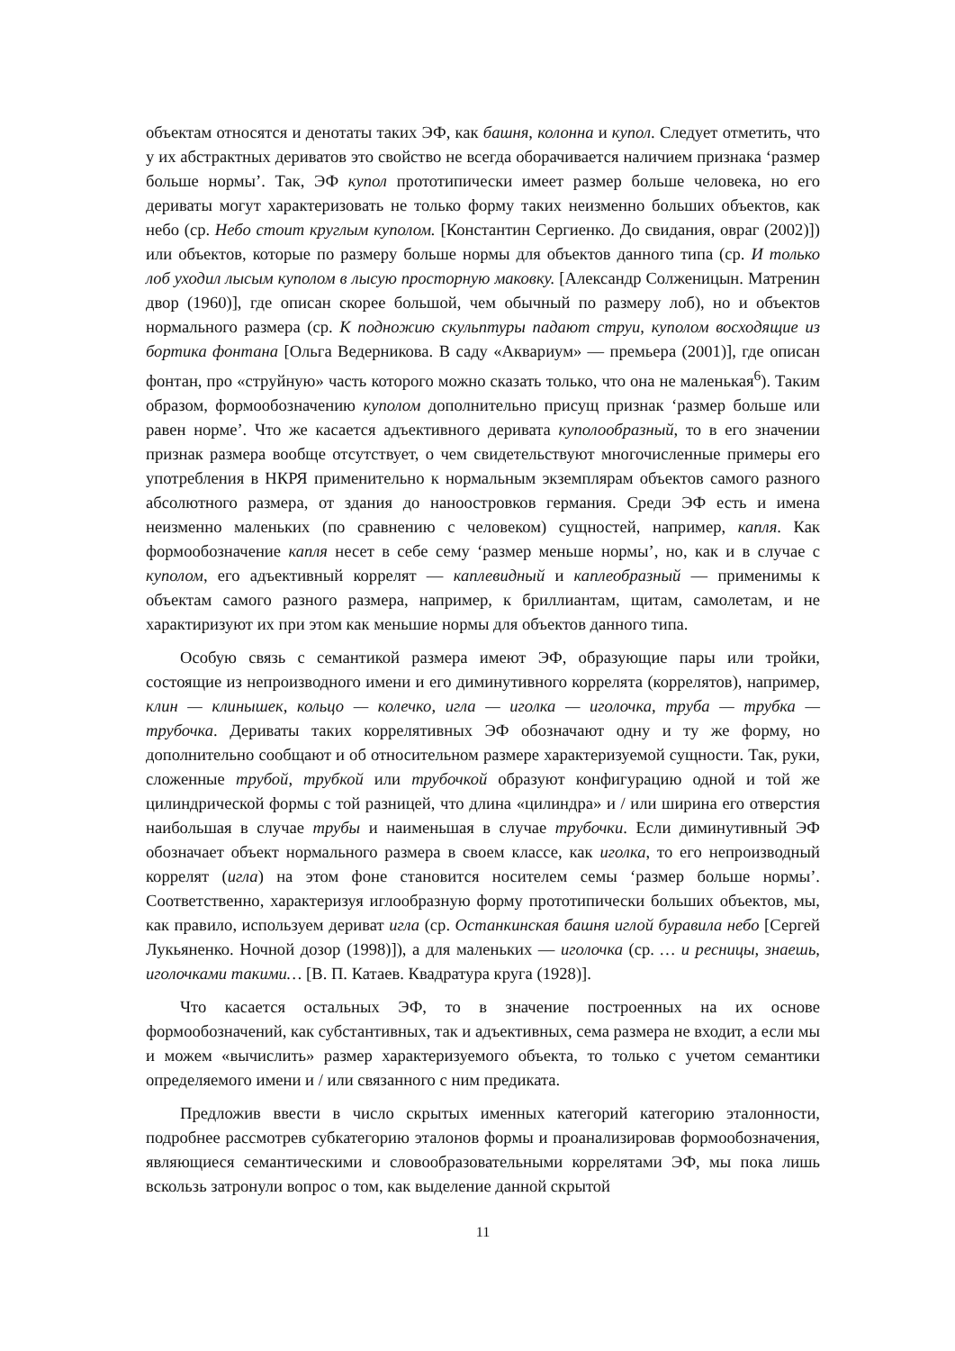объектам относятся и денотаты таких ЭФ, как башня, колонна и купол. Следует отметить, что у их абстрактных дериватов это свойство не всегда оборачивается наличием признака ‘размер больше нормы’. Так, ЭФ купол прототипически имеет размер больше человека, но его дериваты могут характеризовать не только форму таких неизменно больших объектов, как небо (ср. Небо стоит круглым куполом. [Константин Сергиенко. До свидания, овраг (2002)]) или объектов, которые по размеру больше нормы для объектов данного типа (ср. И только лоб уходил лысым куполом в лысую просторную маковку. [Александр Солженицын. Матренин двор (1960)], где описан скорее большой, чем обычный по размеру лоб), но и объектов нормального размера (ср. К подножию скульптуры падают струи, куполом восходящие из бортика фонтана [Ольга Ведерникова. В саду «Аквариум» — премьера (2001)], где описан фонтан, про «струйную» часть которого можно сказать только, что она не маленькая<sup>6</sup>). Таким образом, формообозначению куполом дополнительно присущ признак ‘размер больше или равен норме’. Что же касается адъективного деривата куполообразный, то в его значении признак размера вообще отсутствует, о чем свидетельствуют многочисленные примеры его употребления в НКРЯ применительно к нормальным экземплярам объектов самого разного абсолютного размера, от здания до наноостровков германия. Среди ЭФ есть и имена неизменно маленьких (по сравнению с человеком) сущностей, например, капля. Как формообозначение капля несет в себе сему ‘размер меньше нормы’, но, как и в случае с куполом, его адъективный коррелят — каплевидный и каплеобразный — применимы к объектам самого разного размера, например, к бриллиантам, щитам, самолетам, и не характиризуют их при этом как меньшие нормы для объектов данного типа.
Особую связь с семантикой размера имеют ЭФ, образующие пары или тройки, состоящие из непроизводного имени и его диминутивного коррелята (коррелятов), например, клин — клинышек, кольцо — колечко, игла — иголка — иголочка, труба — трубка — трубочка. Дериваты таких коррелятивных ЭФ обозначают одну и ту же форму, но дополнительно сообщают и об относительном размере характеризуемой сущности. Так, руки, сложенные трубой, трубкой или трубочкой образуют конфигурацию одной и той же цилиндрической формы с той разницей, что длина «цилиндра» и / или ширина его отверстия наибольшая в случае трубы и наименьшая в случае трубочки. Если диминутивный ЭФ обозначает объект нормального размера в своем классе, как иголка, то его непроизводный коррелят (игла) на этом фоне становится носителем семы ‘размер больше нормы’. Соответственно, характеризуя иглообразную форму прототипически больших объектов, мы, как правило, используем дериват игла (ср. Останкинская башня иглой буравила небо [Сергей Лукьяненко. Ночной дозор (1998)]), а для маленьких — иголочка (ср. … и ресницы, знаешь, иголочками такими… [В. П. Катаев. Квадратура круга (1928)].
Что касается остальных ЭФ, то в значение построенных на их основе формообозначений, как субстантивных, так и адъективных, сема размера не входит, а если мы и можем «вычислить» размер характеризуемого объекта, то только с учетом семантики определяемого имени и / или связанного с ним предиката.
Предложив ввести в число скрытых именных категорий категорию эталонности, подробнее рассмотрев субкатегорию эталонов формы и проанализировав формообозначения, являющиеся семантическими и словообразовательными коррелятами ЭФ, мы пока лишь вскользь затронули вопрос о том, как выделение данной скрытой
11